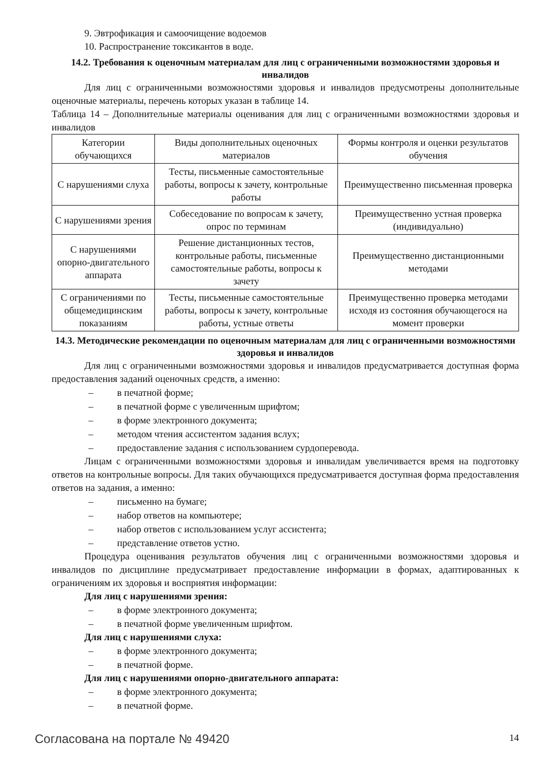9. Эвтрофикация и самоочищение водоемов
10. Распространение токсикантов в воде.
14.2. Требования к оценочным материалам для лиц с ограниченными возможностями здоровья и инвалидов
Для лиц с ограниченными возможностями здоровья и инвалидов предусмотрены дополнительные оценочные материалы, перечень которых указан в таблице 14.
Таблица 14 – Дополнительные материалы оценивания для лиц с ограниченными возможностями здоровья и инвалидов
| Категории обучающихся | Виды дополнительных оценочных материалов | Формы контроля и оценки результатов обучения |
| С нарушениями слуха | Тесты, письменные самостоятельные работы, вопросы к зачету, контрольные работы | Преимущественно письменная проверка |
| С нарушениями зрения | Собеседование по вопросам к зачету, опрос по терминам | Преимущественно устная проверка (индивидуально) |
| С нарушениями опорно-двигательного аппарата | Решение дистанционных тестов, контрольные работы, письменные самостоятельные работы, вопросы к зачету | Преимущественно дистанционными методами |
| С ограничениями по общемедицинским показаниям | Тесты, письменные самостоятельные работы, вопросы к зачету, контрольные работы, устные ответы | Преимущественно проверка методами исходя из состояния обучающегося на момент проверки |
14.3. Методические рекомендации по оценочным материалам для лиц с ограниченными возможностями здоровья и инвалидов
Для лиц с ограниченными возможностями здоровья и инвалидов предусматривается доступная форма предоставления заданий оценочных средств, а именно:
– в печатной форме;
– в печатной форме с увеличенным шрифтом;
– в форме электронного документа;
– методом чтения ассистентом задания вслух;
– предоставление задания с использованием сурдоперевода.
Лицам с ограниченными возможностями здоровья и инвалидам увеличивается время на подготовку ответов на контрольные вопросы. Для таких обучающихся предусматривается доступная форма предоставления ответов на задания, а именно:
– письменно на бумаге;
– набор ответов на компьютере;
– набор ответов с использованием услуг ассистента;
– представление ответов устно.
Процедура оценивания результатов обучения лиц с ограниченными возможностями здоровья и инвалидов по дисциплине предусматривает предоставление информации в формах, адаптированных к ограничениям их здоровья и восприятия информации:
Для лиц с нарушениями зрения:
– в форме электронного документа;
– в печатной форме увеличенным шрифтом.
Для лиц с нарушениями слуха:
– в форме электронного документа;
– в печатной форме.
Для лиц с нарушениями опорно-двигательного аппарата:
– в форме электронного документа;
– в печатной форме.
Согласована на портале № 49420 14